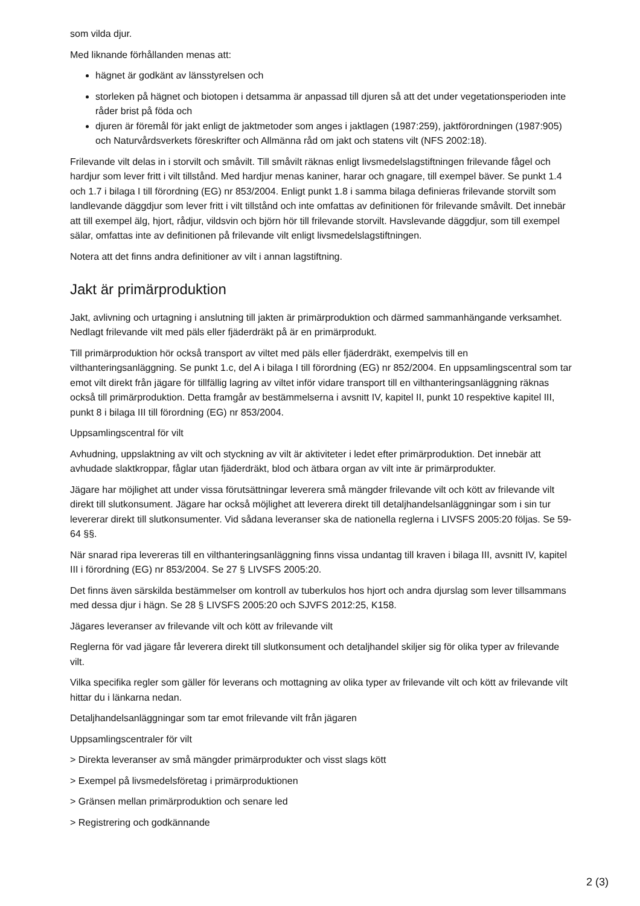som vilda djur.
Med liknande förhållanden menas att:
hägnet är godkänt av länsstyrelsen och
storleken på hägnet och biotopen i detsamma är anpassad till djuren så att det under vegetationsperioden inte råder brist på föda och
djuren är föremål för jakt enligt de jaktmetoder som anges i jaktlagen (1987:259), jaktförordningen (1987:905) och Naturvårdsverkets föreskrifter och Allmänna råd om jakt och statens vilt (NFS 2002:18).
Frilevande vilt delas in i storvilt och småvilt. Till småvilt räknas enligt livsmedelslagstiftningen frilevande fågel och hardjur som lever fritt i vilt tillstånd. Med hardjur menas kaniner, harar och gnagare, till exempel bäver. Se punkt 1.4 och 1.7 i bilaga I till förordning (EG) nr 853/2004. Enligt punkt 1.8 i samma bilaga definieras frilevande storvilt som landlevande däggdjur som lever fritt i vilt tillstånd och inte omfattas av definitionen för frilevande småvilt. Det innebär att till exempel älg, hjort, rådjur, vildsvin och björn hör till frilevande storvilt. Havslevande däggdjur, som till exempel sälar, omfattas inte av definitionen på frilevande vilt enligt livsmedelslagstiftningen.
Notera att det finns andra definitioner av vilt i annan lagstiftning.
Jakt är primärproduktion
Jakt, avlivning och urtagning i anslutning till jakten är primärproduktion och därmed sammanhängande verksamhet. Nedlagt frilevande vilt med päls eller fjäderdräkt på är en primärprodukt.
Till primärproduktion hör också transport av viltet med päls eller fjäderdräkt, exempelvis till en vilthanteringsanläggning. Se punkt 1.c, del A i bilaga I till förordning (EG) nr 852/2004. En uppsamlingscentral som tar emot vilt direkt från jägare för tillfällig lagring av viltet inför vidare transport till en vilthanteringsanläggning räknas också till primärproduktion. Detta framgår av bestämmelserna i avsnitt IV, kapitel II, punkt 10 respektive kapitel III, punkt 8 i bilaga III till förordning (EG) nr 853/2004.
Uppsamlingscentral för vilt
Avhudning, uppslaktning av vilt och styckning av vilt är aktiviteter i ledet efter primärproduktion. Det innebär att avhudade slaktkroppar, fåglar utan fjäderdräkt, blod och ätbara organ av vilt inte är primärprodukter.
Jägare har möjlighet att under vissa förutsättningar leverera små mängder frilevande vilt och kött av frilevande vilt direkt till slutkonsument. Jägare har också möjlighet att leverera direkt till detaljhandelsanläggningar som i sin tur levererar direkt till slutkonsumenter. Vid sådana leveranser ska de nationella reglerna i LIVSFS 2005:20 följas. Se 59-64 §§.
När snarad ripa levereras till en vilthanteringsanläggning finns vissa undantag till kraven i bilaga III, avsnitt IV, kapitel III i förordning (EG) nr 853/2004. Se 27 § LIVSFS 2005:20.
Det finns även särskilda bestämmelser om kontroll av tuberkulos hos hjort och andra djurslag som lever tillsammans med dessa djur i hägn. Se 28 § LIVSFS 2005:20 och SJVFS 2012:25, K158.
Jägares leveranser av frilevande vilt och kött av frilevande vilt
Reglerna för vad jägare får leverera direkt till slutkonsument och detaljhandel skiljer sig för olika typer av frilevande vilt.
Vilka specifika regler som gäller för leverans och mottagning av olika typer av frilevande vilt och kött av frilevande vilt hittar du i länkarna nedan.
Detaljhandelsanläggningar som tar emot frilevande vilt från jägaren
Uppsamlingscentraler för vilt
> Direkta leveranser av små mängder primärprodukter och visst slags kött
> Exempel på livsmedelsföretag i primärproduktionen
> Gränsen mellan primärproduktion och senare led
> Registrering och godkännande
2 (3)